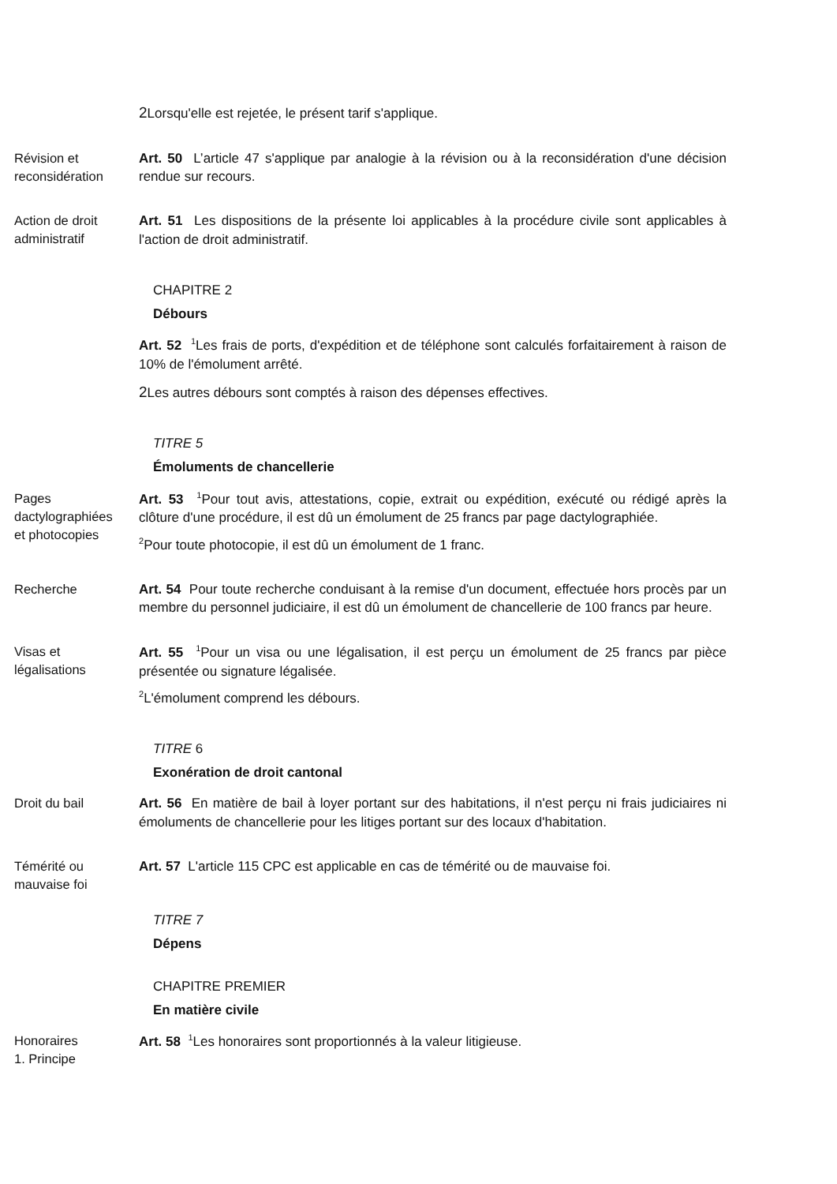2 Lorsqu'elle est rejetée, le présent tarif s'applique.
Révision et reconsidération
Art. 50 L’article 47 s'applique par analogie à la révision ou à la reconsidération d'une décision rendue sur recours.
Action de droit administratif
Art. 51 Les dispositions de la présente loi applicables à la procédure civile sont applicables à l'action de droit administratif.
CHAPITRE 2
Débours
Art. 52 <sup>1</sup>Les frais de ports, d'expédition et de téléphone sont calculés forfaitairement à raison de 10% de l'émolument arrêté.
2 Les autres débours sont comptés à raison des dépenses effectives.
TITRE 5
Émoluments de chancellerie
Pages dactylographiées et photocopies
Art. 53 <sup>1</sup>Pour tout avis, attestations, copie, extrait ou expédition, exécuté ou rédigé après la clôture d'une procédure, il est dû un émolument de 25 francs par page dactylographiée.
<sup>2</sup> Pour toute photocopie, il est dû un émolument de 1 franc.
Recherche Art. 54 Pour toute recherche conduisant à la remise d'un document, effectuée hors procès par un membre du personnel judiciaire, il est dû un émolument de chancellerie de 100 francs par heure.
Visas et légalisations
Art. 55 <sup>1</sup>Pour un visa ou une légalisation, il est perçu un émolument de 25 francs par pièce présentée ou signature légalisée.
<sup>2</sup> L'émolument comprend les débours.
TITRE 6
Exonération de droit cantonal
Droit du bail Art. 56 En matière de bail à loyer portant sur des habitations, il n'est perçu ni frais judiciaires ni émoluments de chancellerie pour les litiges portant sur des locaux d'habitation.
Témérité ou mauvaise foi
Art. 57 L'article 115 CPC est applicable en cas de témérité ou de mauvaise foi.
TITRE 7
Dépens
CHAPITRE PREMIER
En matière civile
Honoraires
1. Principe
Art. 58 <sup>1</sup>Les honoraires sont proportionnés à la valeur litigieuse.